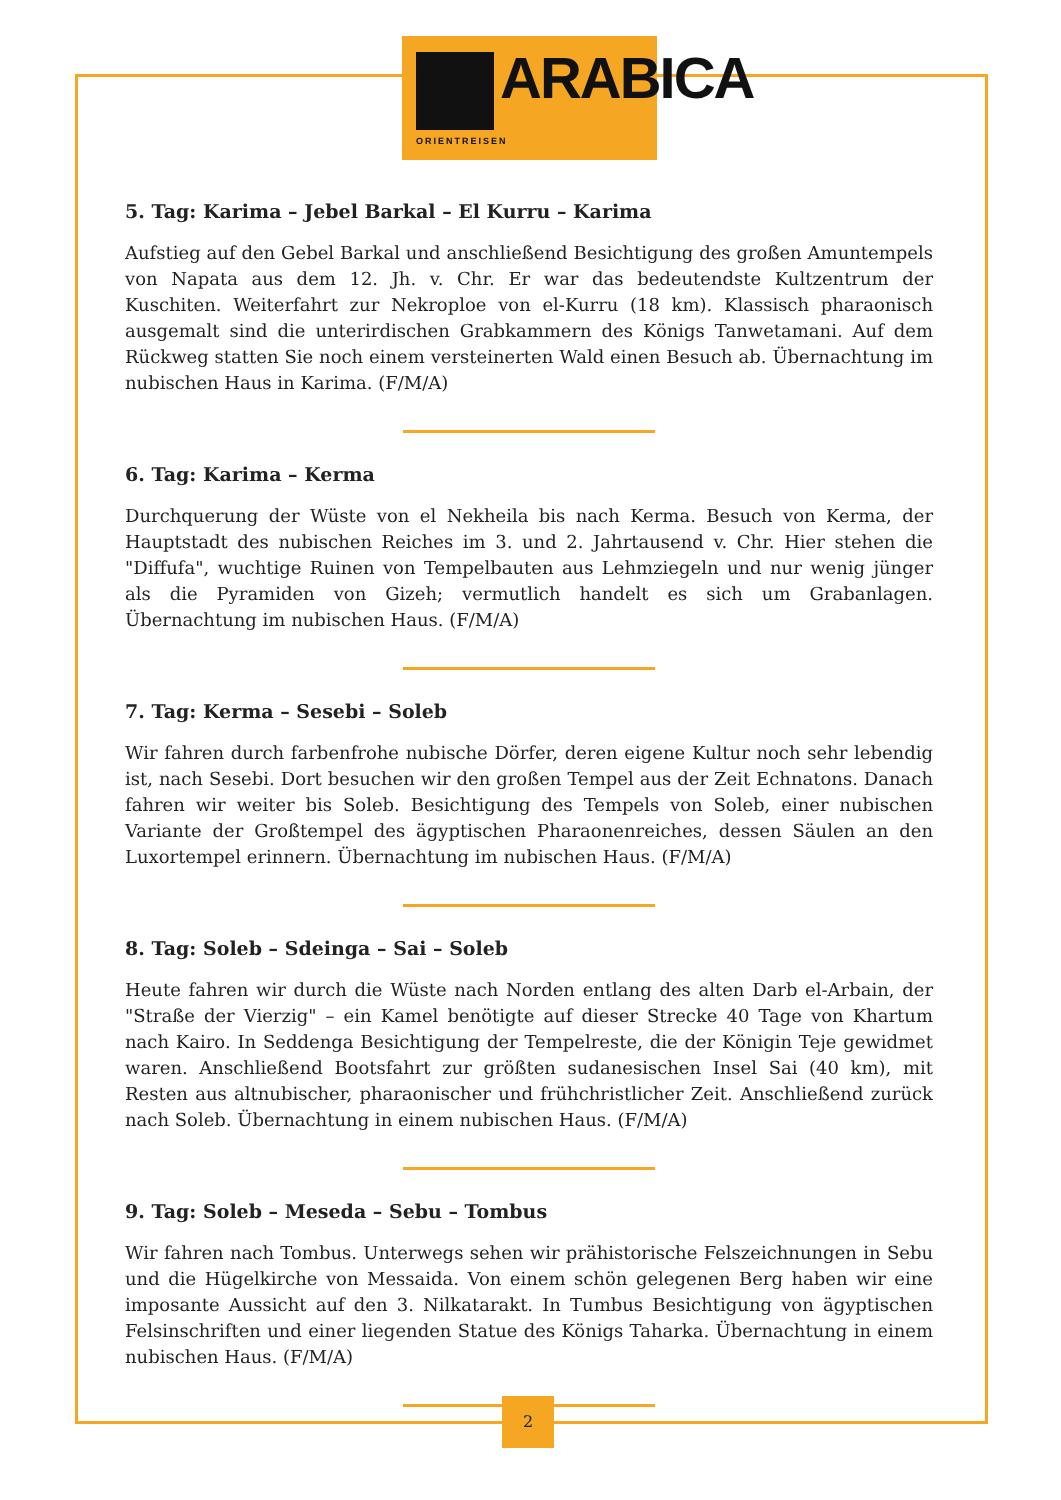ARABICA
ORIENTREISEN
5. Tag: Karima – Jebel Barkal – El Kurru – Karima
Aufstieg auf den Gebel Barkal und anschließend Besichtigung des großen Amuntempels von Napata aus dem 12. Jh. v. Chr. Er war das bedeutendste Kultzentrum der Kuschiten. Weiterfahrt zur Nekroploe von el-Kurru (18 km). Klassisch pharaonisch ausgemalt sind die unterirdischen Grabkammern des Königs Tanwetamani. Auf dem Rückweg statten Sie noch einem versteinerten Wald einen Besuch ab. Übernachtung im nubischen Haus in Karima. (F/M/A)
6. Tag: Karima – Kerma
Durchquerung der Wüste von el Nekheila bis nach Kerma. Besuch von Kerma, der Hauptstadt des nubischen Reiches im 3. und 2. Jahrtausend v. Chr. Hier stehen die "Diffufa", wuchtige Ruinen von Tempelbauten aus Lehmziegeln und nur wenig jünger als die Pyramiden von Gizeh; vermutlich handelt es sich um Grabanlagen. Übernachtung im nubischen Haus. (F/M/A)
7. Tag: Kerma – Sesebi – Soleb
Wir fahren durch farbenfrohe nubische Dörfer, deren eigene Kultur noch sehr lebendig ist, nach Sesebi. Dort besuchen wir den großen Tempel aus der Zeit Echnatons. Danach fahren wir weiter bis Soleb. Besichtigung des Tempels von Soleb, einer nubischen Variante der Großtempel des ägyptischen Pharaonenreiches, dessen Säulen an den Luxortempel erinnern. Übernachtung im nubischen Haus. (F/M/A)
8. Tag: Soleb – Sdeinga – Sai – Soleb
Heute fahren wir durch die Wüste nach Norden entlang des alten Darb el-Arbain, der "Straße der Vierzig" – ein Kamel benötigte auf dieser Strecke 40 Tage von Khartum nach Kairo. In Seddenga Besichtigung der Tempelreste, die der Königin Teje gewidmet waren. Anschließend Bootsfahrt zur größten sudanesischen Insel Sai (40 km), mit Resten aus altnubischer, pharaonischer und frühchristlicher Zeit. Anschließend zurück nach Soleb. Übernachtung in einem nubischen Haus. (F/M/A)
9. Tag: Soleb – Meseda – Sebu – Tombus
Wir fahren nach Tombus. Unterwegs sehen wir prähistorische Felszeichnungen in Sebu und die Hügelkirche von Messaida. Von einem schön gelegenen Berg haben wir eine imposante Aussicht auf den 3. Nilkatarakt. In Tumbus Besichtigung von ägyptischen Felsinschriften und einer liegenden Statue des Königs Taharka. Übernachtung in einem nubischen Haus. (F/M/A)
2